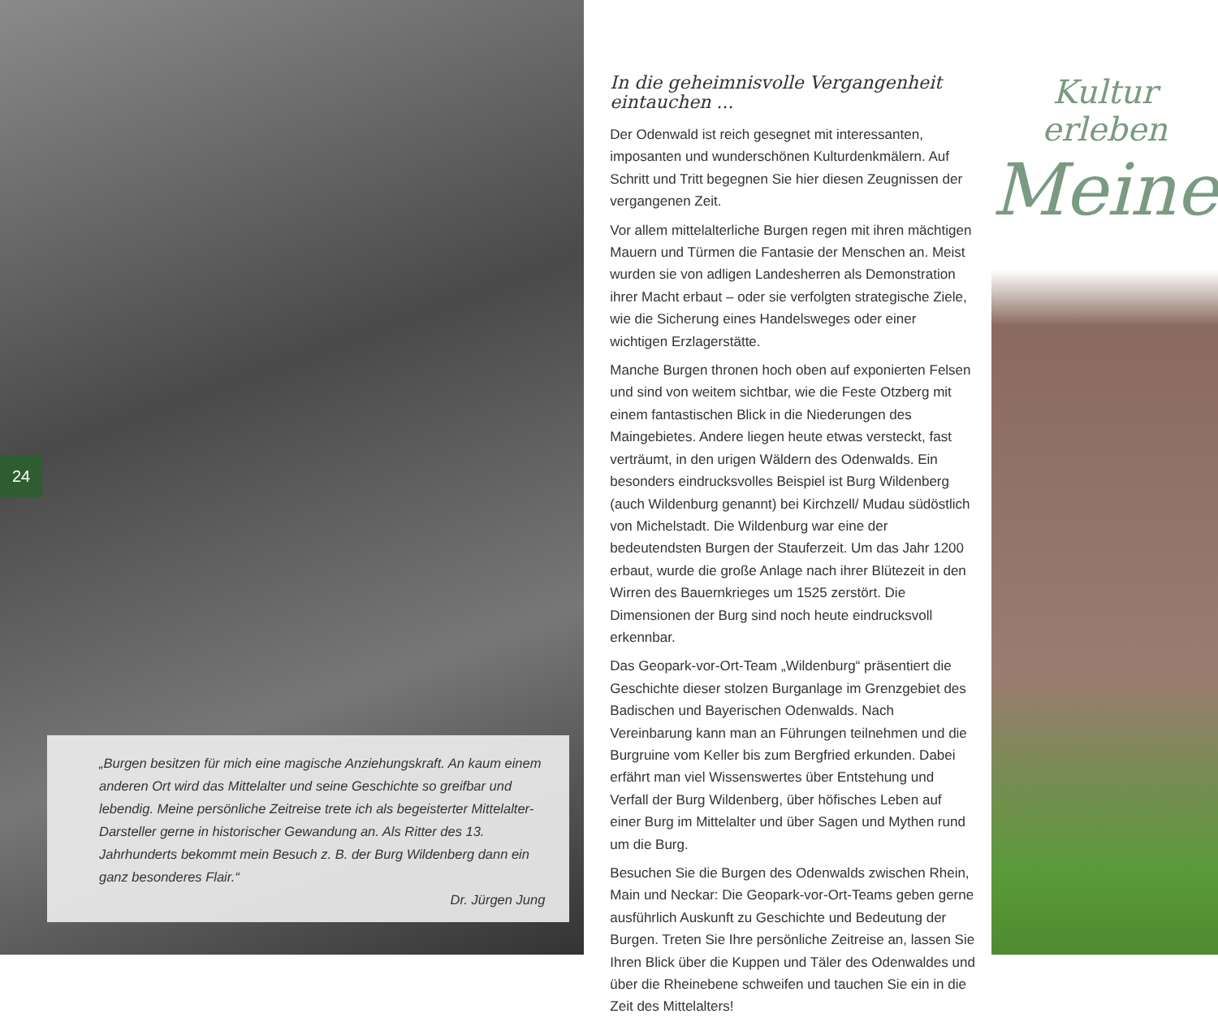24
„Burgen besitzen für mich eine magische Anziehungskraft. An kaum einem anderen Ort wird das Mittelalter und seine Geschichte so greifbar und lebendig. Meine persönliche Zeitreise trete ich als begeisterter Mittelalter-Darsteller gerne in historischer Gewandung an. Als Ritter des 13. Jahrhunderts bekommt mein Besuch z. B. der Burg Wildenberg dann ein ganz besonderes Flair.“
Dr. Jürgen Jung
In die geheimnisvolle Vergangenheit eintauchen ...
Der Odenwald ist reich gesegnet mit interessanten, imposanten und wunderschönen Kulturdenkmälern. Auf Schritt und Tritt begegnen Sie hier diesen Zeugnissen der vergangenen Zeit.
Vor allem mittelalterliche Burgen regen mit ihren mächtigen Mauern und Türmen die Fantasie der Menschen an. Meist wurden sie von adligen Landesherren als Demonstration ihrer Macht erbaut – oder sie verfolgten strategische Ziele, wie die Sicherung eines Handelsweges oder einer wichtigen Erzlagerstätte.
Manche Burgen thronen hoch oben auf exponierten Felsen und sind von weitem sichtbar, wie die Feste Otzberg mit einem fantastischen Blick in die Niederungen des Maingebietes. Andere liegen heute etwas versteckt, fast verträumt, in den urigen Wäldern des Odenwalds. Ein besonders eindrucksvolles Beispiel ist Burg Wildenberg (auch Wildenburg genannt) bei Kirchzell/ Mudau südöstlich von Michelstadt. Die Wildenburg war eine der bedeutendsten Burgen der Stauferzeit. Um das Jahr 1200 erbaut, wurde die große Anlage nach ihrer Blütezeit in den Wirren des Bauernkrieges um 1525 zerstört. Die Dimensionen der Burg sind noch heute eindrucksvoll erkennbar.
Das Geopark-vor-Ort-Team „Wildenburg“ präsentiert die Geschichte dieser stolzen Burganlage im Grenzgebiet des Badischen und Bayerischen Odenwalds. Nach Vereinbarung kann man an Führungen teilnehmen und die Burgruine vom Keller bis zum Bergfried erkunden. Dabei erfährt man viel Wissenswertes über Entstehung und Verfall der Burg Wildenberg, über höfisches Leben auf einer Burg im Mittelalter und über Sagen und Mythen rund um die Burg.
Besuchen Sie die Burgen des Odenwalds zwischen Rhein, Main und Neckar: Die Geopark-vor-Ort-Teams geben gerne ausführlich Auskunft zu Geschichte und Bedeutung der Burgen. Treten Sie Ihre persönliche Zeitreise an, lassen Sie Ihren Blick über die Kuppen und Täler des Odenwaldes und über die Rheinebene schweifen und tauchen Sie ein in die Zeit des Mittelalters!
Kultur erleben
Meine